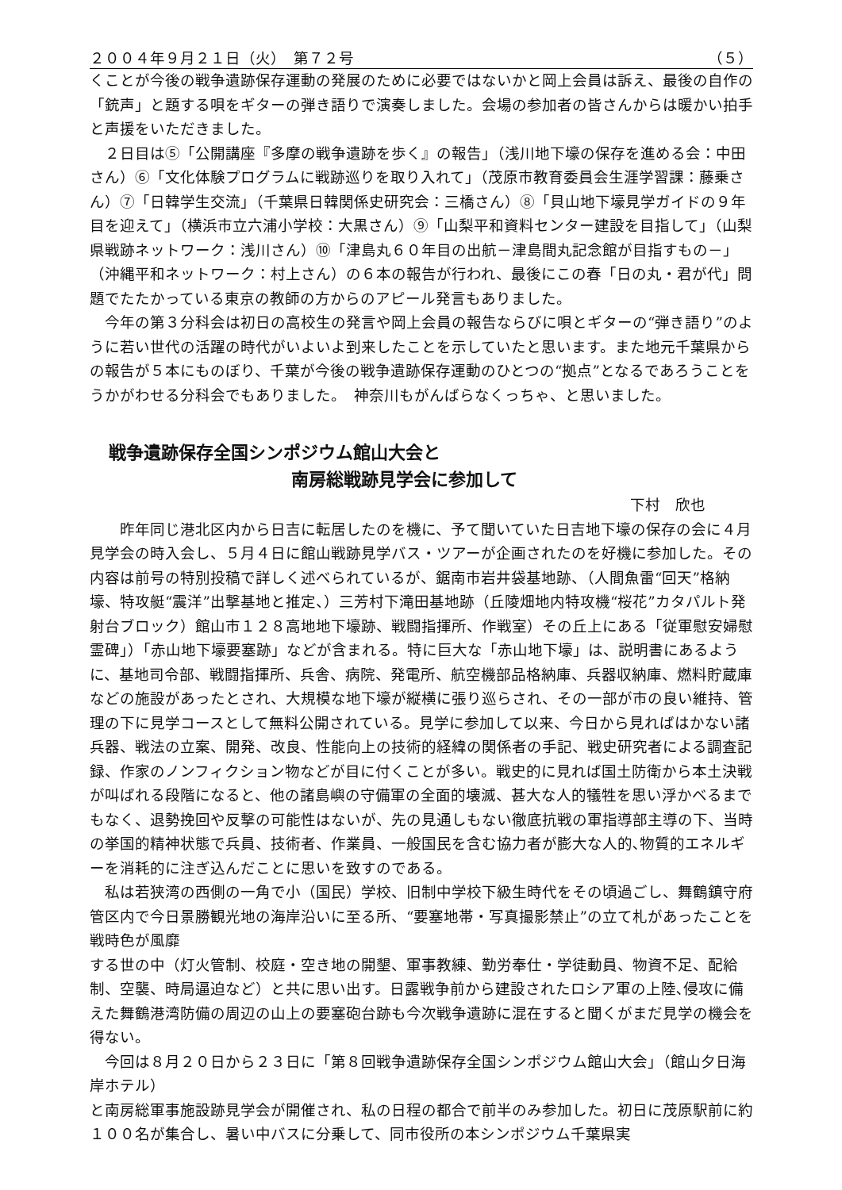２００４年９月２１日（火）　第７２号 （５）
くことが今後の戦争遺跡保存運動の発展のために必要ではないかと岡上会員は訴え、最後の自作の「銃声」と題する唄をギターの弾き語りで演奏しました。会場の参加者の皆さんからは暖かい拍手と声援をいただきました。
　２日目は⑤「公開講座『多摩の戦争遺跡を歩く』の報告」（浅川地下壕の保存を進める会：中田さん）⑥「文化体験プログラムに戦跡巡りを取り入れて」（茂原市教育委員会生涯学習課：藤乗さん）⑦「日韓学生交流」（千葉県日韓関係史研究会：三橋さん）⑧「貝山地下壕見学ガイドの９年目を迎えて」（横浜市立六浦小学校：大黒さん）⑨「山梨平和資料センター建設を目指して」（山梨県戦跡ネットワーク：浅川さん）⑩「津島丸６０年目の出航－津島間丸記念館が目指すもの－」（沖縄平和ネットワーク：村上さん）の６本の報告が行われ、最後にこの春「日の丸・君が代」問題でたたかっている東京の教師の方からのアピール発言もありました。
　今年の第３分科会は初日の高校生の発言や岡上会員の報告ならびに唄とギターの“弾き語り”のように若い世代の活躍の時代がいよいよ到来したことを示していたと思います。また地元千葉県からの報告が５本にものぼり、千葉が今後の戦争遺跡保存運動のひとつの“拠点”となるであろうことをうかがわせる分科会でもありました。　神奈川もがんばらなくっちゃ、と思いました。
戦争遺跡保存全国シンポジウム館山大会と
南房総戦跡見学会に参加して
下村　欣也
　　昨年同じ港北区内から日吉に転居したのを機に、予て聞いていた日吉地下壕の保存の会に４月見学会の時入会し、５月４日に館山戦跡見学バス・ツアーが企画されたのを好機に参加した。その内容は前号の特別投稿で詳しく述べられているが、鋸南市岩井袋基地跡、（人間魚雷“回天”格納壕、特攻艇“震洋”出撃基地と推定、）三芳村下滝田基地跡（丘陵畑地内特攻機“桜花”カタパルト発射台ブロック）館山市１２８高地地下壕跡、戦闘指揮所、作戦室）その丘上にある「従軍慰安婦慰霊碑」）「赤山地下壕要塞跡」などが含まれる。特に巨大な「赤山地下壕」は、説明書にあるように、基地司令部、戦闘指揮所、兵舎、病院、発電所、航空機部品格納庫、兵器収納庫、燃料貯蔵庫などの施設があったとされ、大規模な地下壕が縦横に張り巡らされ、その一部が市の良い維持、管理の下に見学コースとして無料公開されている。見学に参加して以来、今日から見ればはかない諸兵器、戦法の立案、開発、改良、性能向上の技術的経緯の関係者の手記、戦史研究者による調査記録、作家のノンフィクション物などが目に付くことが多い。戦史的に見れば国土防衛から本土決戦が叫ばれる段階になると、他の諸島嶼の守備軍の全面的壊滅、甚大な人的犠牲を思い浮かべるまでもなく、退勢挽回や反撃の可能性はないが、先の見通しもない徹底抗戦の軍指導部主導の下、当時の挙国的精神状態で兵員、技術者、作業員、一般国民を含む協力者が膨大な人的､物質的エネルギーを消耗的に注ぎ込んだことに思いを致すのである。
　私は若狭湾の西側の一角で小（国民）学校、旧制中学校下級生時代をその頃過ごし、舞鶴鎮守府管区内で今日景勝観光地の海岸沿いに至る所、“要塞地帯・写真撮影禁止”の立て札があったことを戦時色が風靡
する世の中（灯火管制、校庭・空き地の開墾、軍事教練、勤労奉仕・学徒動員、物資不足、配給制、空襲、時局逼迫など）と共に思い出す。日露戦争前から建設されたロシア軍の上陸､侵攻に備えた舞鶴港湾防備の周辺の山上の要塞砲台跡も今次戦争遺跡に混在すると聞くがまだ見学の機会を得ない。
　今回は８月２０日から２３日に「第８回戦争遺跡保存全国シンポジウム館山大会」（館山夕日海岸ホテル）
と南房総軍事施設跡見学会が開催され、私の日程の都合で前半のみ参加した。初日に茂原駅前に約１００名が集合し、暑い中バスに分乗して、同市役所の本シンポジウム千葉県実